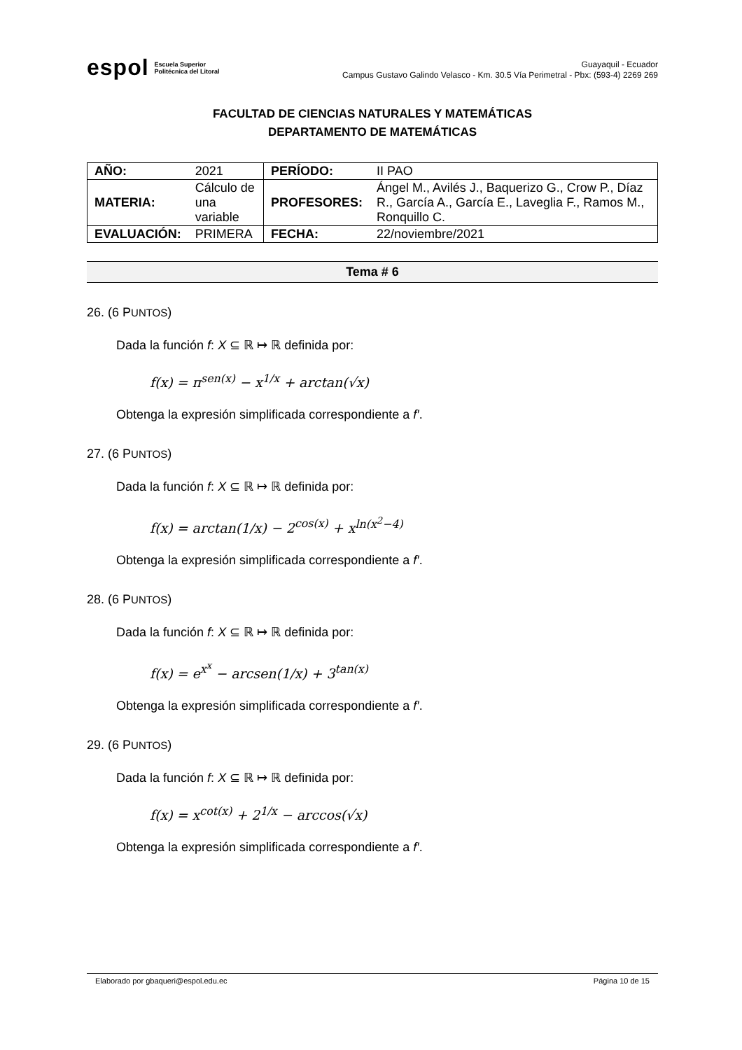espol Escuela Superior
Politécnica del Litoral
Guayaquil - Ecuador
Campus Gustavo Galindo Velasco - Km. 30.5 Vía Perimetral - Pbx: (593-4) 2269 269
FACULTAD DE CIENCIAS NATURALES Y MATEMÁTICAS
DEPARTAMENTO DE MATEMÁTICAS
| AÑO: | 2021 | PERÍODO: | II PAO |
| MATERIA: | Cálculo de una variable | PROFESORES: | Ángel M., Avilés J., Baquerizo G., Crow P., Díaz R., García A., García E., Laveglia F., Ramos M., Ronquillo C. |
| EVALUACIÓN: | PRIMERA | FECHA: | 22/noviembre/2021 |
Tema # 6
26. (6 PUNTOS)
Dada la función f: X ⊆ ℝ ↦ ℝ definida por:
f(x) = π<sup>sen(x)</sup> − x<sup>1/x</sup> + arctan(√x)
Obtenga la expresión simplificada correspondiente a f′.
27. (6 PUNTOS)
Dada la función f: X ⊆ ℝ ↦ ℝ definida por:
f(x) = arctan(1/x) − 2<sup>cos(x)</sup> + x<sup>ln(x<sup>2</sup>−4)</sup>
Obtenga la expresión simplificada correspondiente a f′.
28. (6 PUNTOS)
Dada la función f: X ⊆ ℝ ↦ ℝ definida por:
f(x) = e<sup>x<sup>x</sup></sup> − arcsen(1/x) + 3<sup>tan(x)</sup>
Obtenga la expresión simplificada correspondiente a f′.
29. (6 PUNTOS)
Dada la función f: X ⊆ ℝ ↦ ℝ definida por:
f(x) = x<sup>cot(x)</sup> + 2<sup>1/x</sup> − arccos(√x)
Obtenga la expresión simplificada correspondiente a f′.
Elaborado por gbaqueri@espol.edu.ec Página 10 de 15